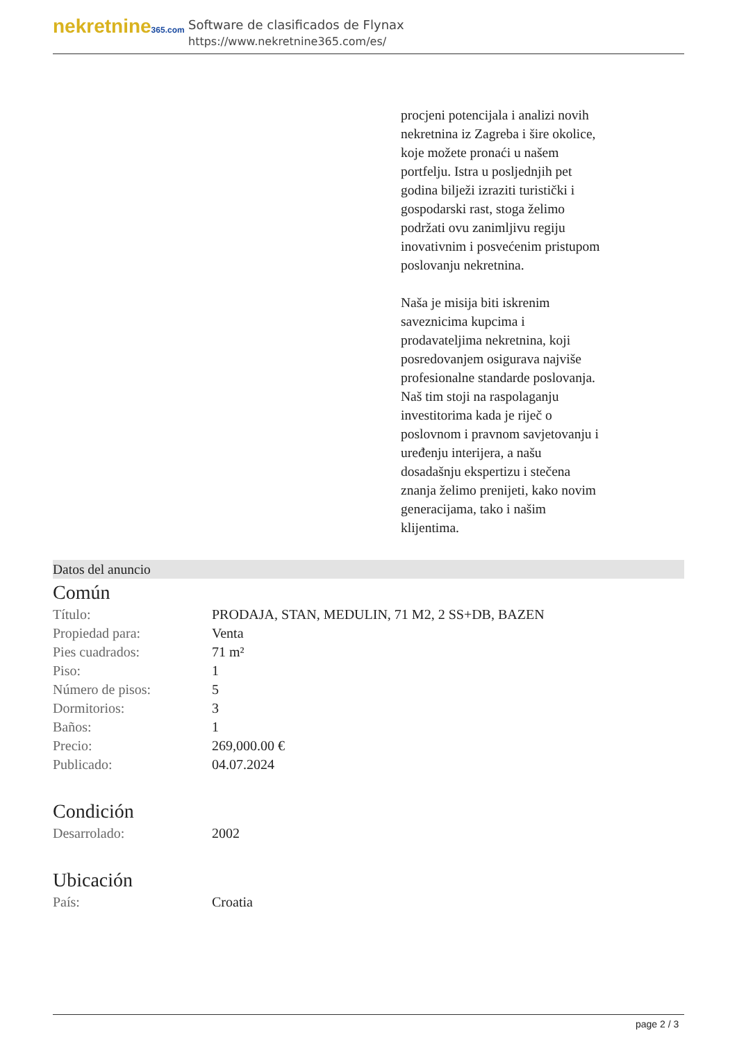nekretnine365.com
Software de clasificados de Flynax
https://www.nekretnine365.com/es/
procjeni potencijala i analizi novih nekretnina iz Zagreba i šire okolice, koje možete pronaći u našem portfelju. Istra u posljednjih pet godina bilježi izraziti turistički i gospodarski rast, stoga želimo podržati ovu zanimljivu regiju inovativnim i posvećenim pristupom poslovanju nekretnina.
Naša je misija biti iskrenim saveznicima kupcima i prodavateljima nekretnina, koji posredovanjem osigurava najviše profesionalne standarde poslovanja.
Naš tim stoji na raspolaganju investitorima kada je riječ o poslovnom i pravnom savjetovanju i uređenju interijera, a našu dosadašnju ekspertizu i stečena znanja želimo prenijeti, kako novim generacijama, tako i našim klijentima.
Datos del anuncio
Común
| Título: | PRODAJA, STAN, MEDULIN, 71 M2, 2 SS+DB, BAZEN |
| Propiedad para: | Venta |
| Pies cuadrados: | 71 m² |
| Piso: | 1 |
| Número de pisos: | 5 |
| Dormitorios: | 3 |
| Baños: | 1 |
| Precio: | 269,000.00 € |
| Publicado: | 04.07.2024 |
Condición
| Desarrolado: | 2002 |
Ubicación
| País: | Croatia |
page 2 / 3